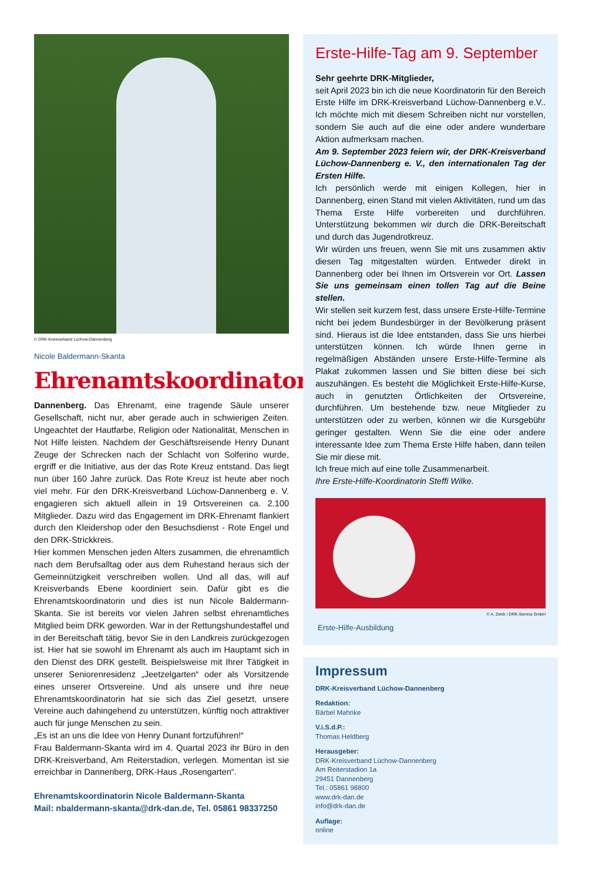© DRK-Kreisverband Lüchow-Dannenberg
Nicole Baldermann-Skanta
Ehrenamtskoordinatorin
Dannenberg. Das Ehrenamt, eine tragende Säule unserer Gesellschaft, nicht nur, aber gerade auch in schwierigen Zeiten. Ungeachtet der Hautfarbe, Religion oder Nationalität, Menschen in Not Hilfe leisten. Nachdem der Geschäftsreisende Henry Dunant Zeuge der Schrecken nach der Schlacht von Solferino wurde, ergriff er die Initiative, aus der das Rote Kreuz entstand. Das liegt nun über 160 Jahre zurück. Das Rote Kreuz ist heute aber noch viel mehr. Für den DRK-Kreisverband Lüchow-Dannenberg e. V. engagieren sich aktuell allein in 19 Ortsvereinen ca. 2.100 Mitglieder. Dazu wird das Engagement im DRK-Ehrenamt flankiert durch den Kleidershop oder den Besuchsdienst - Rote Engel und den DRK-Strickkreis.
Hier kommen Menschen jeden Alters zusammen, die ehrenamtlich nach dem Berufsalltag oder aus dem Ruhestand heraus sich der Gemeinnützigkeit verschreiben wollen. Und all das, will auf Kreisverbands Ebene koordiniert sein. Dafür gibt es die Ehrenamtskoordinatorin und dies ist nun Nicole Baldermann-Skanta. Sie ist bereits vor vielen Jahren selbst ehrenamtliches Mitglied beim DRK geworden. War in der Rettungshundestaffel und in der Bereitschaft tätig, bevor Sie in den Landkreis zurückgezogen ist. Hier hat sie sowohl im Ehrenamt als auch im Hauptamt sich in den Dienst des DRK gestellt. Beispielsweise mit Ihrer Tätigkeit in unserer Seniorenresidenz „Jeetzelgarten“ oder als Vorsitzende eines unserer Ortsvereine. Und als unsere und ihre neue Ehrenamtskoordinatorin hat sie sich das Ziel gesetzt, unsere Vereine auch dahingehend zu unterstützen, künftig noch attraktiver auch für junge Menschen zu sein.
„Es ist an uns die Idee von Henry Dunant fortzuführen!“
Frau Baldermann-Skanta wird im 4. Quartal 2023 ihr Büro in den DRK-Kreisverband, Am Reiterstadion, verlegen. Momentan ist sie erreichbar in Dannenberg, DRK-Haus „Rosengarten“.
Ehrenamtskoordinatorin Nicole Baldermann-Skanta
Mail: nbaldermann-skanta@drk-dan.de, Tel. 05861 98337250
Erste-Hilfe-Tag am 9. September
Sehr geehrte DRK-Mitglieder,
seit April 2023 bin ich die neue Koordinatorin für den Bereich Erste Hilfe im DRK-Kreisverband Lüchow-Dannenberg e.V.. Ich möchte mich mit diesem Schreiben nicht nur vorstellen, sondern Sie auch auf die eine oder andere wunderbare Aktion aufmerksam machen.
Am 9. September 2023 feiern wir, der DRK-Kreisverband Lüchow-Dannenberg e. V., den internationalen Tag der Ersten Hilfe.
Ich persönlich werde mit einigen Kollegen, hier in Dannenberg, einen Stand mit vielen Aktivitäten, rund um das Thema Erste Hilfe vorbereiten und durchführen. Unterstützung bekommen wir durch die DRK-Bereitschaft und durch das Jugendrotkreuz.
Wir würden uns freuen, wenn Sie mit uns zusammen aktiv diesen Tag mitgestalten würden. Entweder direkt in Dannenberg oder bei Ihnen im Ortsverein vor Ort. Lassen Sie uns gemeinsam einen tollen Tag auf die Beine stellen.
Wir stellen seit kurzem fest, dass unsere Erste-Hilfe-Termine nicht bei jedem Bundesbürger in der Bevölkerung präsent sind. Hieraus ist die Idee entstanden, dass Sie uns hierbei unterstützen können. Ich würde Ihnen gerne in regelmäßigen Abständen unsere Erste-Hilfe-Termine als Plakat zukommen lassen und Sie bitten diese bei sich auszuhängen. Es besteht die Möglichkeit Erste-Hilfe-Kurse, auch in genutzten Örtlichkeiten der Ortsvereine, durchführen. Um bestehende bzw. neue Mitglieder zu unterstützen oder zu werben, können wir die Kursgebühr geringer gestalten. Wenn Sie die eine oder andere interessante Idee zum Thema Erste Hilfe haben, dann teilen Sie mir diese mit.
Ich freue mich auf eine tolle Zusammenarbeit.
Ihre Erste-Hilfe-Koordinatorin Steffi Wilke.
© A. Zelck / DRK-Service GmbH
Erste-Hilfe-Ausbildung
Impressum
DRK-Kreisverband Lüchow-Dannenberg
Redaktion:
Bärbel Mahnke
V.i.S.d.P.:
Thomas Heldberg
Herausgeber:
DRK-Kreisverband Lüchow-Dannenberg
Am Reiterstadion 1a
29451 Dannenberg
Tel.: 05861 98800
www.drk-dan.de
info@drk-dan.de
Auflage:
online